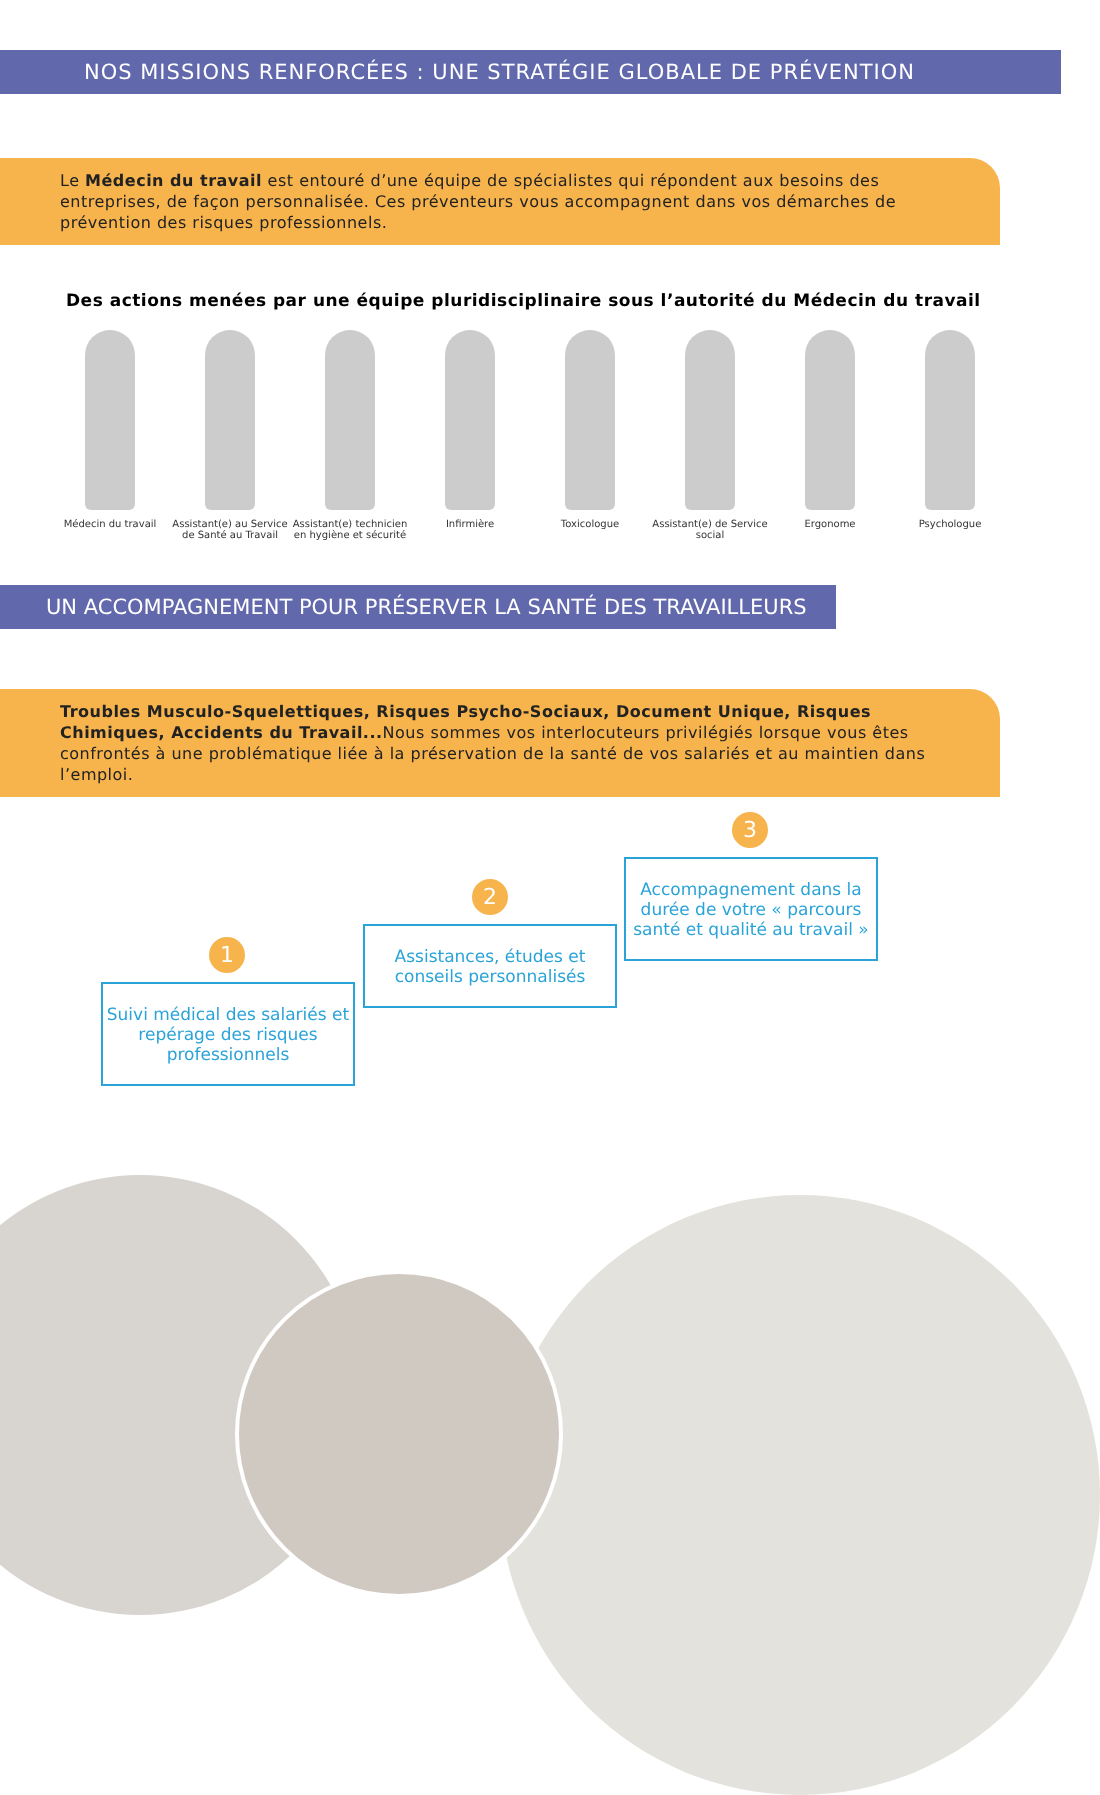NOS MISSIONS RENFORCÉES : UNE STRATÉGIE GLOBALE DE PRÉVENTION
Le Médecin du travail est entouré d’une équipe de spécialistes qui répondent aux besoins des entreprises, de façon personnalisée. Ces préventeurs vous accompagnent dans vos démarches de prévention des risques professionnels.
Des actions menées par une équipe pluridisciplinaire sous l’autorité du Médecin du travail
Médecin du travail Assistant(e) au Service de Santé au Travail
Assistant(e) technicien en hygiène et sécurité
Infirmière Toxicologue Assistant(e) de Service social
Ergonome Psychologue
UN ACCOMPAGNEMENT POUR PRÉSERVER LA SANTÉ DES TRAVAILLEURS
Troubles Musculo-Squelettiques, Risques Psycho-Sociaux, Document Unique, Risques Chimiques, Accidents du Travail... Nous sommes vos interlocuteurs privilégiés lorsque vous êtes confrontés à une problématique liée à la préservation de la santé de vos salariés et au maintien dans l’emploi.
3
Accompagnement dans la durée de votre « parcours santé et qualité au travail »
2
Assistances, études et conseils personnalisés
1
Suivi médical des salariés et repérage des risques professionnels